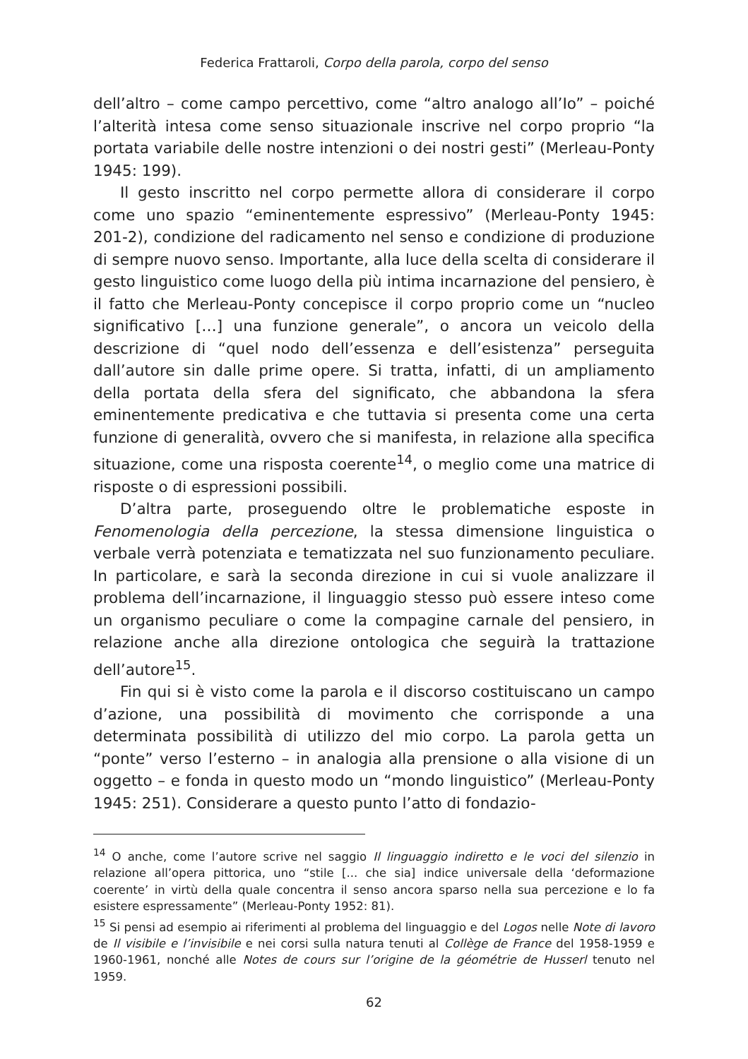Federica Frattaroli, Corpo della parola, corpo del senso
dell’altro – come campo percettivo, come “altro analogo all’Io” – poiché l’alterità intesa come senso situazionale inscrive nel corpo proprio “la portata variabile delle nostre intenzioni o dei nostri gesti” (Merleau-Ponty 1945: 199).
Il gesto inscritto nel corpo permette allora di considerare il corpo come uno spazio “eminentemente espressivo” (Merleau-Ponty 1945: 201-2), condizione del radicamento nel senso e condizione di produzione di sempre nuovo senso. Importante, alla luce della scelta di considerare il gesto linguistico come luogo della più intima incarnazione del pensiero, è il fatto che Merleau-Ponty concepisce il corpo proprio come un “nucleo significativo […] una funzione generale”, o ancora un veicolo della descrizione di “quel nodo dell’essenza e dell’esistenza” perseguita dall’autore sin dalle prime opere. Si tratta, infatti, di un ampliamento della portata della sfera del significato, che abbandona la sfera eminentemente predicativa e che tuttavia si presenta come una certa funzione di generalità, ovvero che si manifesta, in relazione alla specifica situazione, come una risposta coerente<sup>14</sup>, o meglio come una matrice di risposte o di espressioni possibili.
D’altra parte, proseguendo oltre le problematiche esposte in Fenomenologia della percezione, la stessa dimensione linguistica o verbale verrà potenziata e tematizzata nel suo funzionamento peculiare. In particolare, e sarà la seconda direzione in cui si vuole analizzare il problema dell’incarnazione, il linguaggio stesso può essere inteso come un organismo peculiare o come la compagine carnale del pensiero, in relazione anche alla direzione ontologica che seguirà la trattazione dell’autore<sup>15</sup>.
Fin qui si è visto come la parola e il discorso costituiscano un campo d’azione, una possibilità di movimento che corrisponde a una determinata possibilità di utilizzo del mio corpo. La parola getta un “ponte” verso l’esterno – in analogia alla prensione o alla visione di un oggetto – e fonda in questo modo un “mondo linguistico” (Merleau-Ponty 1945: 251). Considerare a questo punto l’atto di fondazio-
<sup>14</sup> O anche, come l’autore scrive nel saggio Il linguaggio indiretto e le voci del silenzio in relazione all’opera pittorica, uno “stile [... che sia] indice universale della ‘deformazione coerente’ in virtù della quale concentra il senso ancora sparso nella sua percezione e lo fa esistere espressamente” (Merleau-Ponty 1952: 81).
<sup>15</sup> Si pensi ad esempio ai riferimenti al problema del linguaggio e del Logos nelle Note di lavoro de Il visibile e l’invisibile e nei corsi sulla natura tenuti al Collège de France del 1958-1959 e 1960-1961, nonché alle Notes de cours sur l’origine de la géométrie de Husserl tenuto nel 1959.
62